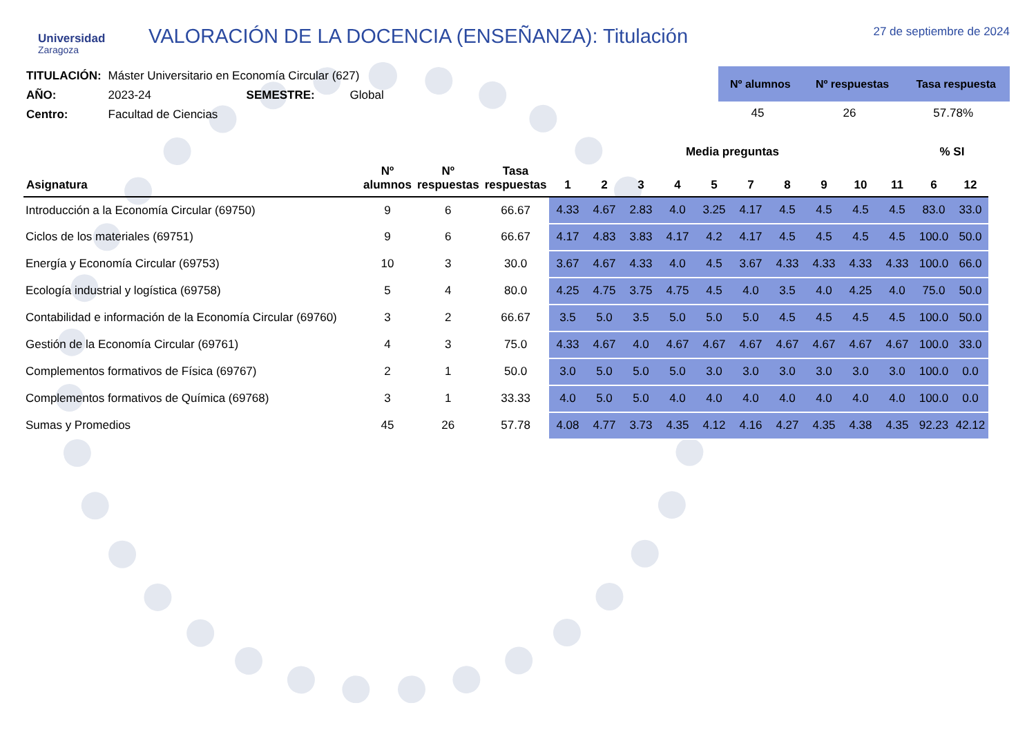Universidad
Zaragoza
VALORACIÓN DE LA DOCENCIA (ENSEÑANZA): Titulación
27 de septiembre de 2024
| TITULACIÓN: | Máster Universitario en Economía Circular (627) | | |
| AÑO: | 2023-24 | SEMESTRE: | Global |
| Centro: | Facultad de Ciencias | | |
| Nº alumnos | Nº respuestas | Tasa respuesta |
| --- | --- | --- |
| 45 | 26 | 57.78% |
| | | | | Media preguntas | | | | | | | | | | % SI | |
| --- | --- | --- | --- | --- | --- | --- | --- | --- | --- | --- | --- | --- | --- | --- | --- |
| Asignatura | Nº alumnos | Nº respuestas | Tasa respuestas | 1 | 2 | 3 | 4 | 5 | 7 | 8 | 9 | 10 | 11 | 6 | 12 |
| Introducción a la Economía Circular (69750) | 9 | 6 | 66.67 | 4.33 | 4.67 | 2.83 | 4.0 | 3.25 | 4.17 | 4.5 | 4.5 | 4.5 | 4.5 | 83.0 | 33.0 |
| Ciclos de los materiales (69751) | 9 | 6 | 66.67 | 4.17 | 4.83 | 3.83 | 4.17 | 4.2 | 4.17 | 4.5 | 4.5 | 4.5 | 4.5 | 100.0 | 50.0 |
| Energía y Economía Circular (69753) | 10 | 3 | 30.0 | 3.67 | 4.67 | 4.33 | 4.0 | 4.5 | 3.67 | 4.33 | 4.33 | 4.33 | 4.33 | 100.0 | 66.0 |
| Ecología industrial y logística (69758) | 5 | 4 | 80.0 | 4.25 | 4.75 | 3.75 | 4.75 | 4.5 | 4.0 | 3.5 | 4.0 | 4.25 | 4.0 | 75.0 | 50.0 |
| Contabilidad e información de la Economía Circular (69760) | 3 | 2 | 66.67 | 3.5 | 5.0 | 3.5 | 5.0 | 5.0 | 5.0 | 4.5 | 4.5 | 4.5 | 4.5 | 100.0 | 50.0 |
| Gestión de la Economía Circular (69761) | 4 | 3 | 75.0 | 4.33 | 4.67 | 4.0 | 4.67 | 4.67 | 4.67 | 4.67 | 4.67 | 4.67 | 4.67 | 100.0 | 33.0 |
| Complementos formativos de Física (69767) | 2 | 1 | 50.0 | 3.0 | 5.0 | 5.0 | 5.0 | 3.0 | 3.0 | 3.0 | 3.0 | 3.0 | 3.0 | 100.0 | 0.0 |
| Complementos formativos de Química (69768) | 3 | 1 | 33.33 | 4.0 | 5.0 | 5.0 | 4.0 | 4.0 | 4.0 | 4.0 | 4.0 | 4.0 | 4.0 | 100.0 | 0.0 |
| Sumas y Promedios | 45 | 26 | 57.78 | 4.08 | 4.77 | 3.73 | 4.35 | 4.12 | 4.16 | 4.27 | 4.35 | 4.38 | 4.35 | 92.23 | 42.12 |